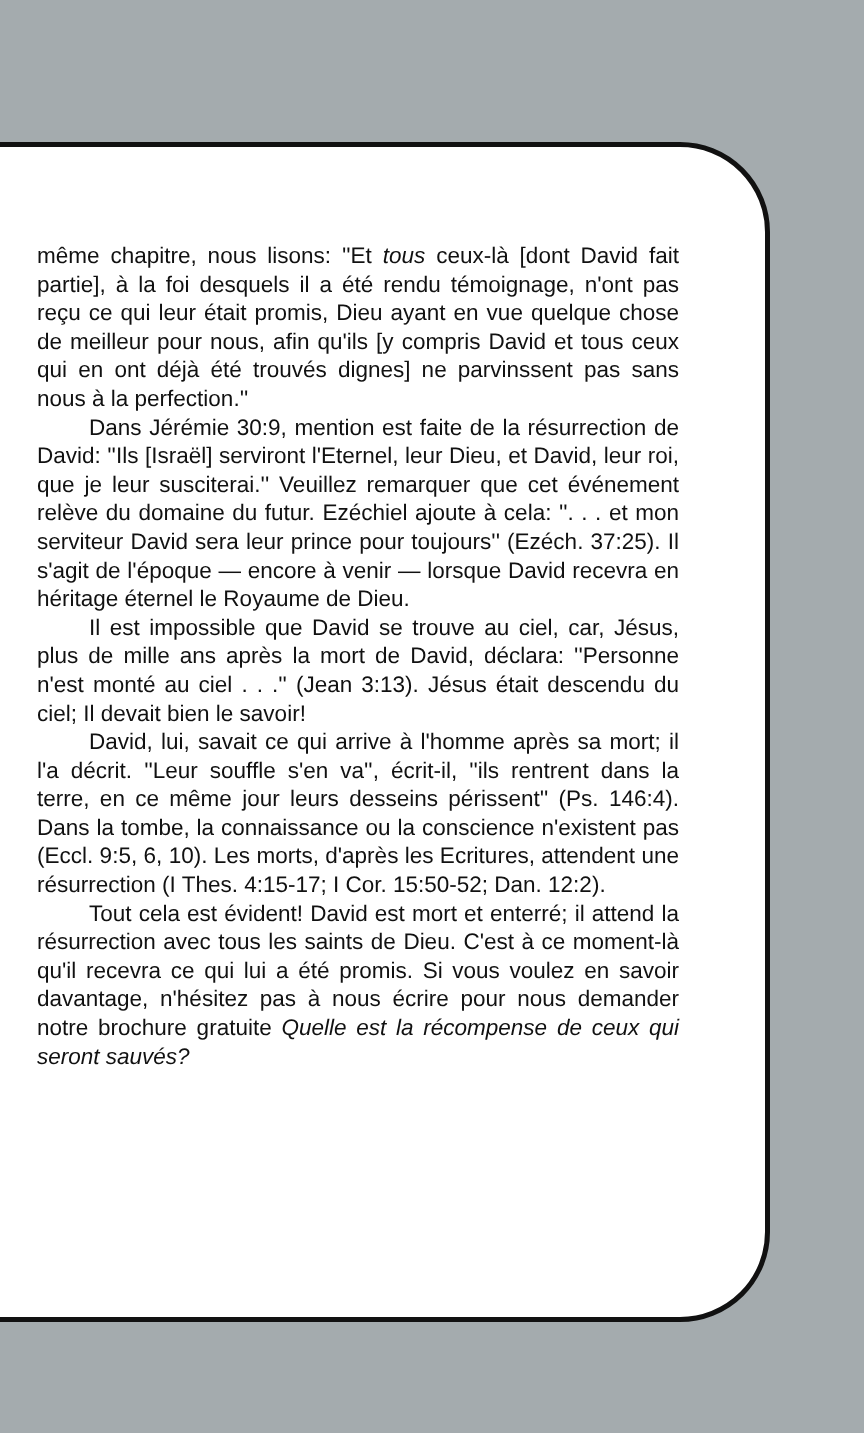même chapitre, nous lisons: ''Et tous ceux-là [dont David fait partie], à la foi desquels il a été rendu témoignage, n'ont pas reçu ce qui leur était promis, Dieu ayant en vue quelque chose de meilleur pour nous, afin qu'ils [y compris David et tous ceux qui en ont déjà été trouvés dignes] ne parvinssent pas sans nous à la perfection.''
Dans Jérémie 30:9, mention est faite de la résurrection de David: ''Ils [Israël] serviront l'Eternel, leur Dieu, et David, leur roi, que je leur susciterai.'' Veuillez remarquer que cet événement relève du domaine du futur. Ezéchiel ajoute à cela: ''. . . et mon serviteur David sera leur prince pour toujours'' (Ezéch. 37:25). Il s'agit de l'époque — encore à venir — lorsque David recevra en héritage éternel le Royaume de Dieu.
Il est impossible que David se trouve au ciel, car, Jésus, plus de mille ans après la mort de David, déclara: ''Personne n'est monté au ciel . . .'' (Jean 3:13). Jésus était descendu du ciel; Il devait bien le savoir!
David, lui, savait ce qui arrive à l'homme après sa mort; il l'a décrit. ''Leur souffle s'en va'', écrit-il, ''ils rentrent dans la terre, en ce même jour leurs desseins périssent'' (Ps. 146:4). Dans la tombe, la connaissance ou la conscience n'existent pas (Eccl. 9:5, 6, 10). Les morts, d'après les Ecritures, attendent une résurrection (I Thes. 4:15-17; I Cor. 15:50-52; Dan. 12:2).
Tout cela est évident! David est mort et enterré; il attend la résurrection avec tous les saints de Dieu. C'est à ce moment-là qu'il recevra ce qui lui a été promis. Si vous voulez en savoir davantage, n'hésitez pas à nous écrire pour nous demander notre brochure gratuite Quelle est la récompense de ceux qui seront sauvés?